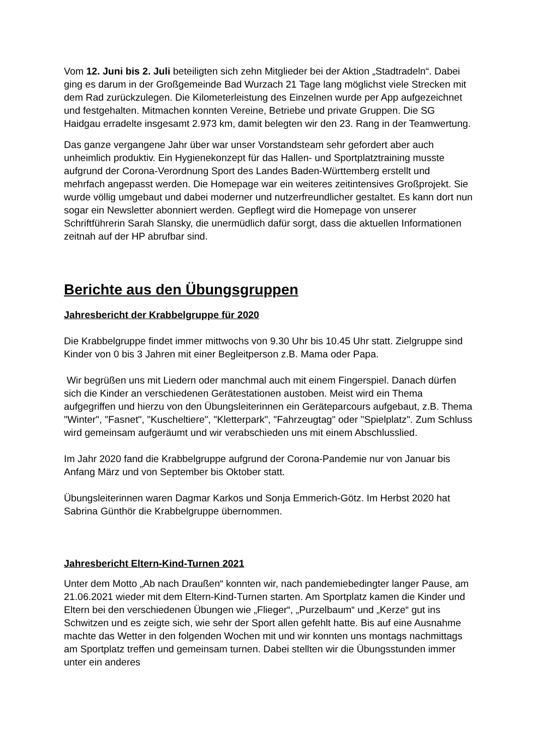Vom 12. Juni bis 2. Juli beteiligten sich zehn Mitglieder bei der Aktion „Stadtradeln“. Dabei ging es darum in der Großgemeinde Bad Wurzach 21 Tage lang möglichst viele Strecken mit dem Rad zurückzulegen. Die Kilometerleistung des Einzelnen wurde per App aufgezeichnet und festgehalten. Mitmachen konnten Vereine, Betriebe und private Gruppen. Die SG Haidgau erradelte insgesamt 2.973 km, damit belegten wir den 23. Rang in der Teamwertung.
Das ganze vergangene Jahr über war unser Vorstandsteam sehr gefordert aber auch unheimlich produktiv. Ein Hygienekonzept für das Hallen- und Sportplatztraining musste aufgrund der Corona-Verordnung Sport des Landes Baden-Württemberg erstellt und mehrfach angepasst werden. Die Homepage war ein weiteres zeitintensives Großprojekt. Sie wurde völlig umgebaut und dabei moderner und nutzerfreundlicher gestaltet. Es kann dort nun sogar ein Newsletter abonniert werden. Gepflegt wird die Homepage von unserer Schriftführerin Sarah Slansky, die unermüdlich dafür sorgt, dass die aktuellen Informationen zeitnah auf der HP abrufbar sind.
Berichte aus den Übungsgruppen
Jahresbericht der Krabbelgruppe für 2020
Die Krabbelgruppe findet immer mittwochs von 9.30 Uhr bis 10.45 Uhr statt. Zielgruppe sind Kinder von 0 bis 3 Jahren mit einer Begleitperson z.B. Mama oder Papa.
Wir begrüßen uns mit Liedern oder manchmal auch mit einem Fingerspiel. Danach dürfen sich die Kinder an verschiedenen Gerätestationen austoben. Meist wird ein Thema aufgegriffen und hierzu von den Übungsleiterinnen ein Geräteparcours aufgebaut, z.B. Thema "Winter", "Fasnet", "Kuscheltiere", "Kletterpark", "Fahrzeugtag" oder "Spielplatz". Zum Schluss wird gemeinsam aufgeräumt und wir verabschieden uns mit einem Abschlusslied.
Im Jahr 2020 fand die Krabbelgruppe aufgrund der Corona-Pandemie nur von Januar bis Anfang März und von September bis Oktober statt.
Übungsleiterinnen waren Dagmar Karkos und Sonja Emmerich-Götz. Im Herbst 2020 hat Sabrina Günthör die Krabbelgruppe übernommen.
Jahresbericht Eltern-Kind-Turnen 2021
Unter dem Motto „Ab nach Draußen“ konnten wir, nach pandemiebedingter langer Pause, am 21.06.2021 wieder mit dem Eltern-Kind-Turnen starten. Am Sportplatz kamen die Kinder und Eltern bei den verschiedenen Übungen wie „Flieger“, „Purzelbaum“ und „Kerze“ gut ins Schwitzen und es zeigte sich, wie sehr der Sport allen gefehlt hatte. Bis auf eine Ausnahme machte das Wetter in den folgenden Wochen mit und wir konnten uns montags nachmittags am Sportplatz treffen und gemeinsam turnen. Dabei stellten wir die Übungsstunden immer unter ein anderes